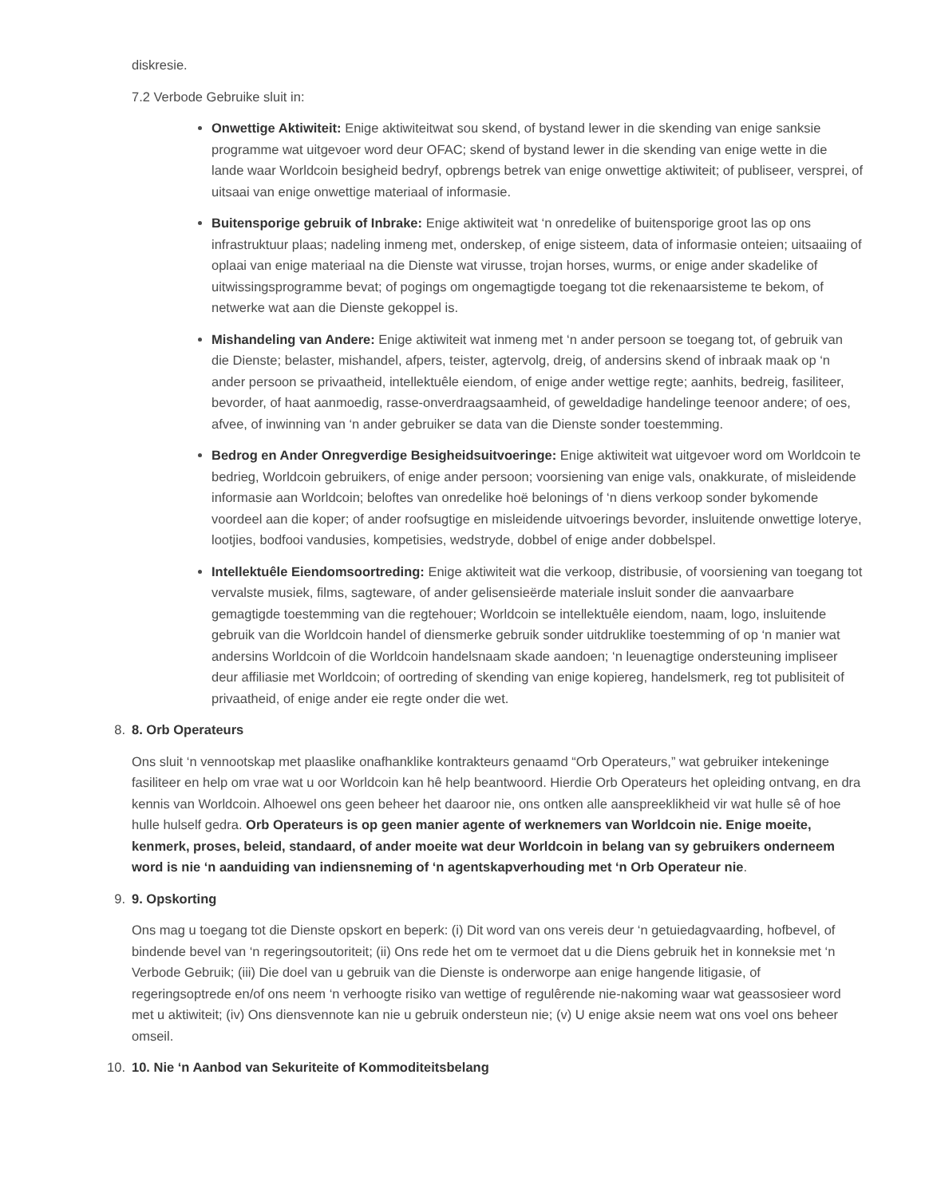diskresie.
7.2 Verbode Gebruike sluit in:
Onwettige Aktiwiteit: Enige aktiwiteitwat sou skend, of bystand lewer in die skending van enige sanksie programme wat uitgevoer word deur OFAC; skend of bystand lewer in die skending van enige wette in die lande waar Worldcoin besigheid bedryf, opbrengs betrek van enige onwettige aktiwiteit; of publiseer, versprei, of uitsaai van enige onwettige materiaal of informasie.
Buitensporige gebruik of Inbrake: Enige aktiwiteit wat ‘n onredelike of buitensporige groot las op ons infrastruktuur plaas; nadeling inmeng met, onderskep, of enige sisteem, data of informasie onteien; uitsaaiing of oplaai van enige materiaal na die Dienste wat virusse, trojan horses, wurms, or enige ander skadelike of uitwissingsprogramme bevat; of pogings om ongemagtigde toegang tot die rekenaarsisteme te bekom, of netwerke wat aan die Dienste gekoppel is.
Mishandeling van Andere: Enige aktiwiteit wat inmeng met ‘n ander persoon se toegang tot, of gebruik van die Dienste; belaster, mishandel, afpers, teister, agtervolg, dreig, of andersins skend of inbraak maak op ‘n ander persoon se privaatheid, intellektuêle eiendom, of enige ander wettige regte; aanhits, bedreig, fasiliteer, bevorder, of haat aanmoedig, rasse-onverdraagsaamheid, of geweldadige handelinge teenoor andere; of oes, afvee, of inwinning van ‘n ander gebruiker se data van die Dienste sonder toestemming.
Bedrog en Ander Onregverdige Besigheidsuitvoeringe: Enige aktiwiteit wat uitgevoer word om Worldcoin te bedrieg, Worldcoin gebruikers, of enige ander persoon; voorsiening van enige vals, onakkurate, of misleidende informasie aan Worldcoin; beloftes van onredelike hoë belonings of ‘n diens verkoop sonder bykomende voordeel aan die koper; of ander roofsugtige en misleidende uitvoerings bevorder, insluitende onwettige loterye, lootjies, bodfooi vandusies, kompetisies, wedstryde, dobbel of enige ander dobbelspel.
Intellektuêle Eiendomsoortreding: Enige aktiwiteit wat die verkoop, distribusie, of voorsiening van toegang tot vervalste musiek, films, sagteware, of ander gelisensieërde materiale insluit sonder die aanvaarbare gemagtigde toestemming van die regtehouer; Worldcoin se intellektuêle eiendom, naam, logo, insluitende gebruik van die Worldcoin handel of diensmerke gebruik sonder uitdruklike toestemming of op ‘n manier wat andersins Worldcoin of die Worldcoin handelsnaam skade aandoen; ‘n leuenagtige ondersteuning impliseer deur affiliasie met Worldcoin; of oortreding of skending van enige kopiereg, handelsmerk, reg tot publisiteit of privaatheid, of enige ander eie regte onder die wet.
8. 8. Orb Operateurs
Ons sluit ‘n vennootskap met plaaslike onafhanklike kontrakteurs genaamd “Orb Operateurs,” wat gebruiker intekeninge fasiliteer en help om vrae wat u oor Worldcoin kan hê help beantwoord. Hierdie Orb Operateurs het opleiding ontvang, en dra kennis van Worldcoin. Alhoewel ons geen beheer het daaroor nie, ons ontken alle aanspreeklikheid vir wat hulle sê of hoe hulle hulself gedra. Orb Operateurs is op geen manier agente of werknemers van Worldcoin nie. Enige moeite, kenmerk, proses, beleid, standaard, of ander moeite wat deur Worldcoin in belang van sy gebruikers onderneem word is nie ‘n aanduiding van indiensneming of ‘n agentskapverhouding met ‘n Orb Operateur nie.
9. 9. Opskorting
Ons mag u toegang tot die Dienste opskort en beperk: (i) Dit word van ons vereis deur ‘n getuiedagvaarding, hofbevel, of bindende bevel van ‘n regeringsoutoriteit; (ii) Ons rede het om te vermoet dat u die Diens gebruik het in konneksie met ‘n Verbode Gebruik; (iii) Die doel van u gebruik van die Dienste is onderworpe aan enige hangende litigasie, of regeringsoptrede en/of ons neem ‘n verhoogte risiko van wettige of regulêrende nie-nakoming waar wat geassosieer word met u aktiwiteit; (iv) Ons diensvennote kan nie u gebruik ondersteun nie; (v) U enige aksie neem wat ons voel ons beheer omseil.
10. 10. Nie ‘n Aanbod van Sekuriteite of Kommoditeitsbelang